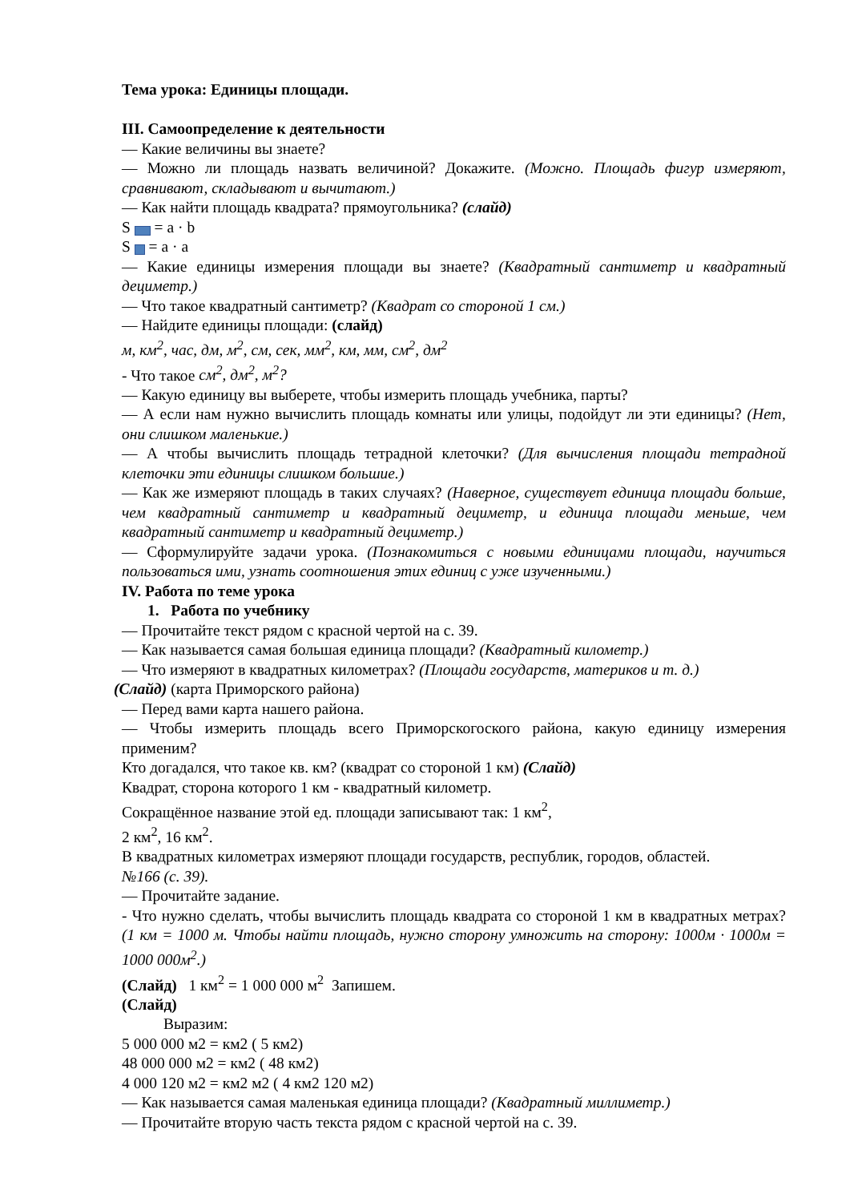Тема урока: Единицы площади.
III. Самоопределение к деятельности
— Какие величины вы знаете?
— Можно ли площадь назвать величиной? Докажите. (Можно. Площадь фигур измеряют, сравнивают, складывают и вычитают.)
— Как найти площадь квадрата? прямоугольника? (слайд)
S = a · b
S = a · a
— Какие единицы измерения площади вы знаете? (Квадратный сантиметр и квадратный дециметр.)
— Что такое квадратный сантиметр? (Квадрат со стороной 1 см.)
— Найдите единицы площади: (слайд)
м, км<sup>2</sup>, час, дм, м<sup>2</sup>, см, сек, мм<sup>2</sup>, км, мм, см<sup>2</sup>, дм<sup>2</sup>
- Что такое см<sup>2</sup>, дм<sup>2</sup>, м<sup>2</sup>?
— Какую единицу вы выберете, чтобы измерить площадь учебника, парты?
— А если нам нужно вычислить площадь комнаты или улицы, подойдут ли эти единицы? (Нет, они слишком маленькие.)
— А чтобы вычислить площадь тетрадной клеточки? (Для вычисления площади тетрадной клеточки эти единицы слишком большие.)
— Как же измеряют площадь в таких случаях? (Наверное, существует единица площади больше, чем квадратный сантиметр и квадратный дециметр, и единица площади меньше, чем квадратный сантиметр и квадратный дециметр.)
— Сформулируйте задачи урока. (Познакомиться с новыми единицами площади, научиться пользоваться ими, узнать соотношения этих единиц с уже изученными.)
IV. Работа по теме урока
1. Работа по учебнику
— Прочитайте текст рядом с красной чертой на с. 39.
— Как называется самая большая единица площади? (Квадратный километр.)
— Что измеряют в квадратных километрах? (Площади государств, материков и т. д.)
(Слайд) (карта Приморского района)
— Перед вами карта нашего района.
— Чтобы измерить площадь всего Приморскогоского района, какую единицу измерения применим?
Кто догадался, что такое кв. км? (квадрат со стороной 1 км) (Слайд)
Квадрат, сторона которого 1 км - квадратный километр.
Сокращённое название этой ед. площади записывают так: 1 км<sup>2</sup>,
2 км<sup>2</sup>, 16 км<sup>2</sup>.
В квадратных километрах измеряют площади государств, республик, городов, областей.
№166 (с. 39).
— Прочитайте задание.
- Что нужно сделать, чтобы вычислить площадь квадрата со стороной 1 км в квадратных метрах? (1 км = 1000 м. Чтобы найти площадь, нужно сторону умножить на сторону: 1000м · 1000м = 1000 000м<sup>2</sup>.)
(Слайд) 1 км<sup>2</sup> = 1 000 000 м<sup>2</sup> Запишем.
(Слайд)
Выразим:
5 000 000 м2 = км2 ( 5 км2)
48 000 000 м2 = км2 ( 48 км2)
4 000 120 м2 = км2 м2 ( 4 км2 120 м2)
— Как называется самая маленькая единица площади? (Квадратный миллиметр.)
— Прочитайте вторую часть текста рядом с красной чертой на с. 39.